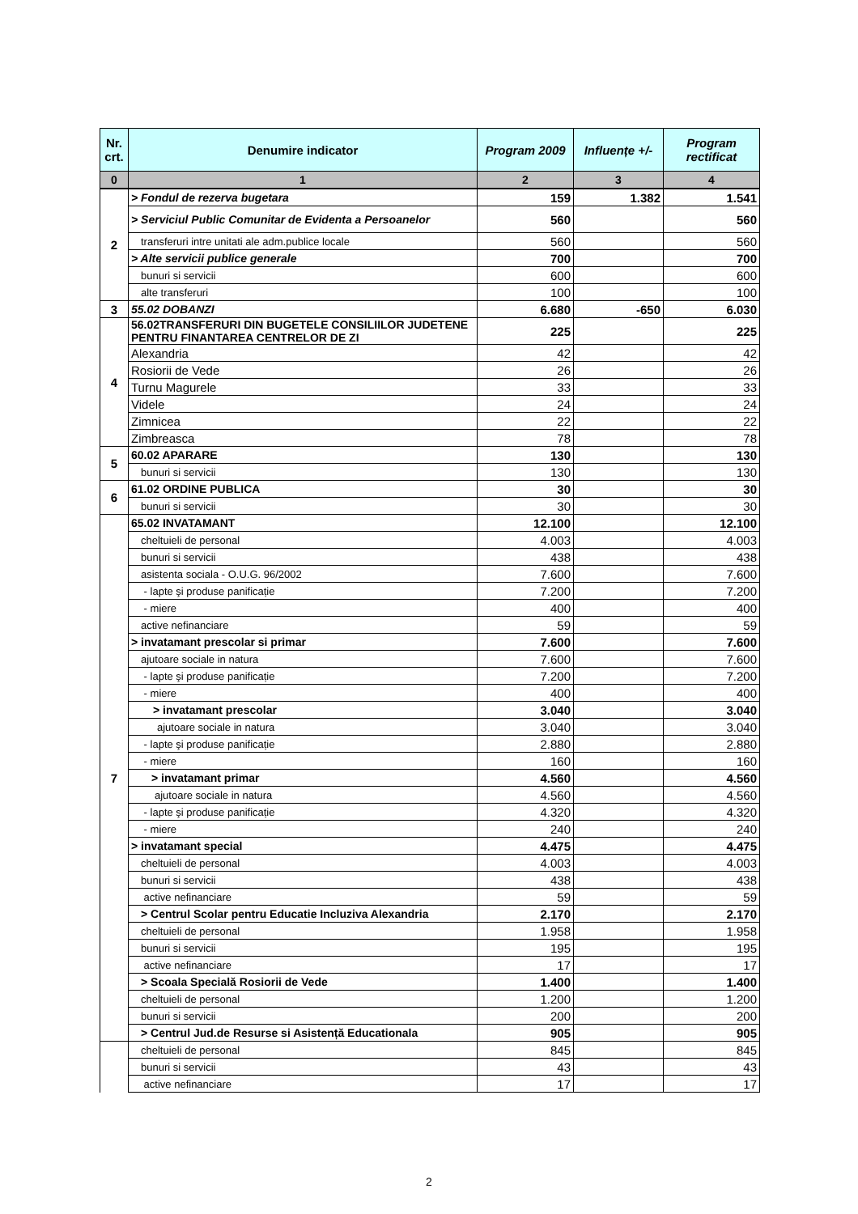| Nr. crt. | Denumire indicator | Program 2009 | Influențe +/- | Program rectificat |
| --- | --- | --- | --- | --- |
| 0 | 1 | 2 | 3 | 4 |
| 2 | > Fondul de rezerva bugetara | 159 | 1.382 | 1.541 |
| | > Serviciul Public Comunitar de Evidenta a Persoanelor | 560 | | 560 |
| | transferuri intre unitati ale adm.publice locale | 560 | | 560 |
| | > Alte servicii publice generale | 700 | | 700 |
| | bunuri si servicii | 600 | | 600 |
| | alte transferuri | 100 | | 100 |
| 3 | 55.02 DOBANZI | 6.680 | -650 | 6.030 |
| 4 | 56.02TRANSFERURI DIN BUGETELE CONSILIILOR JUDETENE PENTRU FINANTAREA CENTRELOR DE ZI | 225 | | 225 |
| | Alexandria | 42 | | 42 |
| | Rosiorii de Vede | 26 | | 26 |
| | Turnu Magurele | 33 | | 33 |
| | Videle | 24 | | 24 |
| | Zimnicea | 22 | | 22 |
| | Zimbreasca | 78 | | 78 |
| 5 | 60.02 APARARE | 130 | | 130 |
| | bunuri si servicii | 130 | | 130 |
| 6 | 61.02 ORDINE PUBLICA | 30 | | 30 |
| | bunuri si servicii | 30 | | 30 |
| 7 | 65.02 INVATAMANT | 12.100 | | 12.100 |
| | cheltuieli de personal | 4.003 | | 4.003 |
| | bunuri si servicii | 438 | | 438 |
| | asistenta sociala - O.U.G. 96/2002 | 7.600 | | 7.600 |
| | - lapte şi produse panificație | 7.200 | | 7.200 |
| | - miere | 400 | | 400 |
| | active nefinanciare | 59 | | 59 |
| | > invatamant prescolar si primar | 7.600 | | 7.600 |
| | ajutoare sociale in natura | 7.600 | | 7.600 |
| | - lapte şi produse panificație | 7.200 | | 7.200 |
| | - miere | 400 | | 400 |
| | > invatamant prescolar | 3.040 | | 3.040 |
| | ajutoare sociale in natura | 3.040 | | 3.040 |
| | - lapte şi produse panificație | 2.880 | | 2.880 |
| | - miere | 160 | | 160 |
| | > invatamant primar | 4.560 | | 4.560 |
| | ajutoare sociale in natura | 4.560 | | 4.560 |
| | - lapte şi produse panificație | 4.320 | | 4.320 |
| | - miere | 240 | | 240 |
| | > invatamant special | 4.475 | | 4.475 |
| | cheltuieli de personal | 4.003 | | 4.003 |
| | bunuri si servicii | 438 | | 438 |
| | active nefinanciare | 59 | | 59 |
| | > Centrul Scolar pentru Educatie Incluziva Alexandria | 2.170 | | 2.170 |
| | cheltuieli de personal | 1.958 | | 1.958 |
| | bunuri si servicii | 195 | | 195 |
| | active nefinanciare | 17 | | 17 |
| | > Scoala Specială Rosiorii de Vede | 1.400 | | 1.400 |
| | cheltuieli de personal | 1.200 | | 1.200 |
| | bunuri si servicii | 200 | | 200 |
| | > Centrul Jud.de Resurse si Asistență Educationala | 905 | | 905 |
| | cheltuieli de personal | 845 | | 845 |
| | bunuri si servicii | 43 | | 43 |
| | active nefinanciare | 17 | | 17 |
2